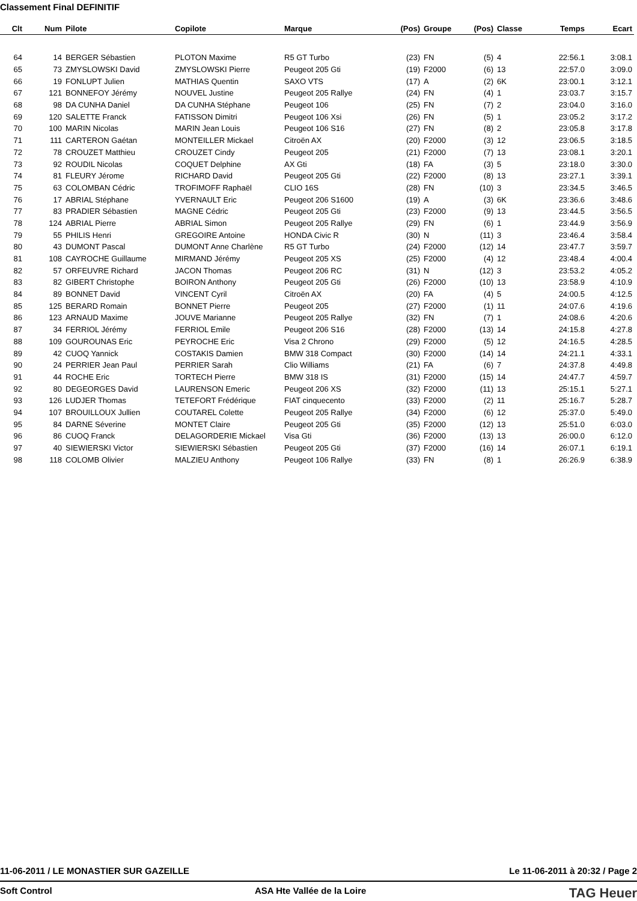Classement Final DEFINITIF
| Clt | Num | Pilote | Copilote | Marque | (Pos) | Groupe | (Pos) | Classe | Temps | Ecart |
| --- | --- | --- | --- | --- | --- | --- | --- | --- | --- | --- |
| 64 | 14 | BERGER Sébastien | PLOTON Maxime | R5 GT Turbo | (23) | FN | (5) | 4 | 22:56.1 | 3:08.1 |
| 65 | 73 | ZMYSLOWSKI David | ZMYSLOWSKI Pierre | Peugeot 205 Gti | (19) | F2000 | (6) | 13 | 22:57.0 | 3:09.0 |
| 66 | 19 | FONLUPT Julien | MATHIAS Quentin | SAXO VTS | (17) | A | (2) | 6K | 23:00.1 | 3:12.1 |
| 67 | 121 | BONNEFOY Jérémy | NOUVEL Justine | Peugeot 205 Rallye | (24) | FN | (4) | 1 | 23:03.7 | 3:15.7 |
| 68 | 98 | DA CUNHA Daniel | DA CUNHA Stéphane | Peugeot 106 | (25) | FN | (7) | 2 | 23:04.0 | 3:16.0 |
| 69 | 120 | SALETTE Franck | FATISSON Dimitri | Peugeot 106 Xsi | (26) | FN | (5) | 1 | 23:05.2 | 3:17.2 |
| 70 | 100 | MARIN Nicolas | MARIN Jean Louis | Peugeot 106 S16 | (27) | FN | (8) | 2 | 23:05.8 | 3:17.8 |
| 71 | 111 | CARTERON Gaétan | MONTEILLER Mickael | Citroën AX | (20) | F2000 | (3) | 12 | 23:06.5 | 3:18.5 |
| 72 | 78 | CROUZET Matthieu | CROUZET Cindy | Peugeot 205 | (21) | F2000 | (7) | 13 | 23:08.1 | 3:20.1 |
| 73 | 92 | ROUDIL Nicolas | COQUET Delphine | AX Gti | (18) | FA | (3) | 5 | 23:18.0 | 3:30.0 |
| 74 | 81 | FLEURY Jérome | RICHARD David | Peugeot 205 Gti | (22) | F2000 | (8) | 13 | 23:27.1 | 3:39.1 |
| 75 | 63 | COLOMBAN Cédric | TROFIMOFF Raphaël | CLIO 16S | (28) | FN | (10) | 3 | 23:34.5 | 3:46.5 |
| 76 | 17 | ABRIAL Stéphane | YVERNAULT Eric | Peugeot 206 S1600 | (19) | A | (3) | 6K | 23:36.6 | 3:48.6 |
| 77 | 83 | PRADIER Sébastien | MAGNE Cédric | Peugeot 205 Gti | (23) | F2000 | (9) | 13 | 23:44.5 | 3:56.5 |
| 78 | 124 | ABRIAL Pierre | ABRIAL Simon | Peugeot 205 Rallye | (29) | FN | (6) | 1 | 23:44.9 | 3:56.9 |
| 79 | 55 | PHILIS Henri | GREGOIRE Antoine | HONDA Civic R | (30) | N | (11) | 3 | 23:46.4 | 3:58.4 |
| 80 | 43 | DUMONT Pascal | DUMONT Anne Charlène | R5 GT Turbo | (24) | F2000 | (12) | 14 | 23:47.7 | 3:59.7 |
| 81 | 108 | CAYROCHE Guillaume | MIRMAND Jérémy | Peugeot 205 XS | (25) | F2000 | (4) | 12 | 23:48.4 | 4:00.4 |
| 82 | 57 | ORFEUVRE Richard | JACON Thomas | Peugeot 206 RC | (31) | N | (12) | 3 | 23:53.2 | 4:05.2 |
| 83 | 82 | GIBERT Christophe | BOIRON Anthony | Peugeot 205 Gti | (26) | F2000 | (10) | 13 | 23:58.9 | 4:10.9 |
| 84 | 89 | BONNET David | VINCENT Cyril | Citroën AX | (20) | FA | (4) | 5 | 24:00.5 | 4:12.5 |
| 85 | 125 | BERARD Romain | BONNET Pierre | Peugeot 205 | (27) | F2000 | (1) | 11 | 24:07.6 | 4:19.6 |
| 86 | 123 | ARNAUD Maxime | JOUVE Marianne | Peugeot 205 Rallye | (32) | FN | (7) | 1 | 24:08.6 | 4:20.6 |
| 87 | 34 | FERRIOL Jérémy | FERRIOL Emile | Peugeot 206 S16 | (28) | F2000 | (13) | 14 | 24:15.8 | 4:27.8 |
| 88 | 109 | GOUROUNAS Eric | PEYROCHE Eric | Visa 2 Chrono | (29) | F2000 | (5) | 12 | 24:16.5 | 4:28.5 |
| 89 | 42 | CUOQ Yannick | COSTAKIS Damien | BMW 318 Compact | (30) | F2000 | (14) | 14 | 24:21.1 | 4:33.1 |
| 90 | 24 | PERRIER Jean Paul | PERRIER Sarah | Clio Williams | (21) | FA | (6) | 7 | 24:37.8 | 4:49.8 |
| 91 | 44 | ROCHE Eric | TORTECH Pierre | BMW 318 IS | (31) | F2000 | (15) | 14 | 24:47.7 | 4:59.7 |
| 92 | 80 | DEGEORGES David | LAURENSON Emeric | Peugeot 206 XS | (32) | F2000 | (11) | 13 | 25:15.1 | 5:27.1 |
| 93 | 126 | LUDJER Thomas | TETEFORT Frédérique | FIAT cinquecento | (33) | F2000 | (2) | 11 | 25:16.7 | 5:28.7 |
| 94 | 107 | BROUILLOUX Jullien | COUTAREL Colette | Peugeot 205 Rallye | (34) | F2000 | (6) | 12 | 25:37.0 | 5:49.0 |
| 95 | 84 | DARNE Séverine | MONTET Claire | Peugeot 205 Gti | (35) | F2000 | (12) | 13 | 25:51.0 | 6:03.0 |
| 96 | 86 | CUOQ Franck | DELAGORDERIE Mickael | Visa Gti | (36) | F2000 | (13) | 13 | 26:00.0 | 6:12.0 |
| 97 | 40 | SIEWIERSKI Victor | SIEWIERSKI Sébastien | Peugeot 205 Gti | (37) | F2000 | (16) | 14 | 26:07.1 | 6:19.1 |
| 98 | 118 | COLOMB Olivier | MALZIEU Anthony | Peugeot 106 Rallye | (33) | FN | (8) | 1 | 26:26.9 | 6:38.9 |
11-06-2011 / LE MONASTIER SUR GAZEILLE Le 11-06-2011 à 20:32 / Page 2
Soft Control ASA Hte Vallée de la Loire TAG Heuer